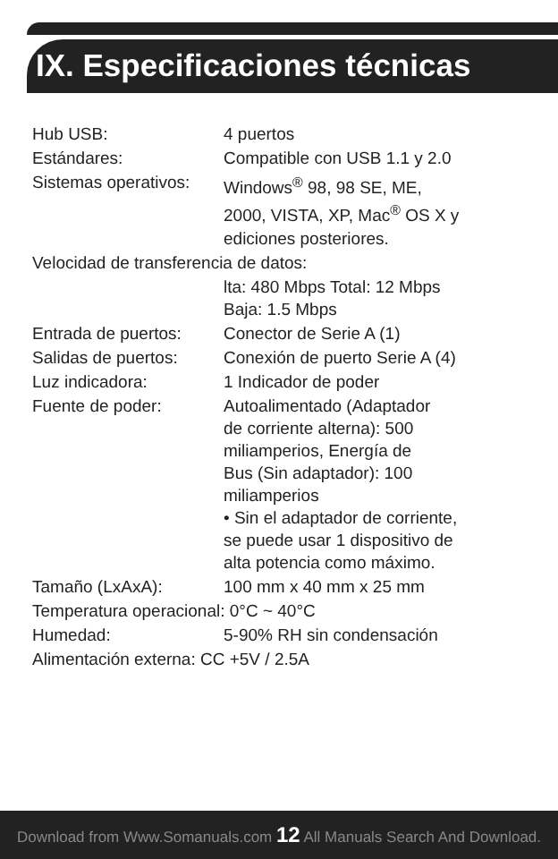IX. Especificaciones técnicas
| Hub USB: | 4 puertos |
| Estándares: | Compatible con USB 1.1 y 2.0 |
| Sistemas operativos: | Windows<sup>®</sup> 98, 98 SE, ME, 2000, VISTA, XP, Mac<sup>®</sup> OS X y ediciones posteriores. |
| Velocidad de transferencia de datos: | |
| | lta: 480 Mbps Total: 12 Mbps Baja: 1.5 Mbps |
| Entrada de puertos: | Conector de Serie A (1) |
| Salidas de puertos: | Conexión de puerto Serie A (4) |
| Luz indicadora: | 1 Indicador de poder |
| Fuente de poder: | Autoalimentado (Adaptador de corriente alterna): 500 miliamperios, Energía de Bus (Sin adaptador): 100 miliamperios • Sin el adaptador de corriente, se puede usar 1 dispositivo de alta potencia como máximo. |
| Tamaño (LxAxA): | 100 mm x 40 mm x 25 mm |
| Temperatura operacional: 0°C ~ 40°C | |
| Humedad: | 5-90% RH sin condensación |
| Alimentación externa: CC +5V / 2.5A | |
Download from Www.Somanuals.com 12 All Manuals Search And Download.